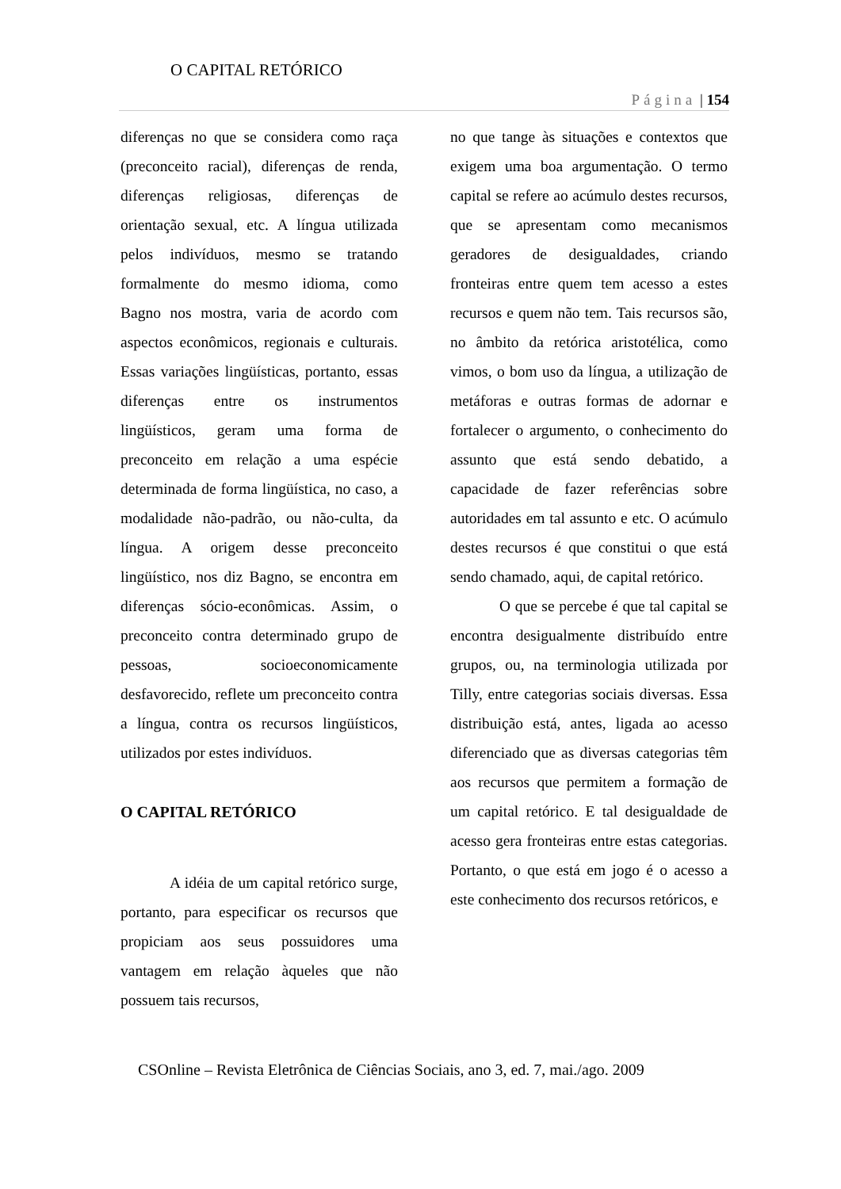O CAPITAL RETÓRICO
Página | 154
diferenças no que se considera como raça (preconceito racial), diferenças de renda, diferenças religiosas, diferenças de orientação sexual, etc. A língua utilizada pelos indivíduos, mesmo se tratando formalmente do mesmo idioma, como Bagno nos mostra, varia de acordo com aspectos econômicos, regionais e culturais. Essas variações lingüísticas, portanto, essas diferenças entre os instrumentos lingüísticos, geram uma forma de preconceito em relação a uma espécie determinada de forma lingüística, no caso, a modalidade não-padrão, ou não-culta, da língua. A origem desse preconceito lingüístico, nos diz Bagno, se encontra em diferenças sócio-econômicas. Assim, o preconceito contra determinado grupo de pessoas, socioeconomicamente desfavorecido, reflete um preconceito contra a língua, contra os recursos lingüísticos, utilizados por estes indivíduos.
O CAPITAL RETÓRICO
A idéia de um capital retórico surge, portanto, para especificar os recursos que propiciam aos seus possuidores uma vantagem em relação àqueles que não possuem tais recursos,
no que tange às situações e contextos que exigem uma boa argumentação. O termo capital se refere ao acúmulo destes recursos, que se apresentam como mecanismos geradores de desigualdades, criando fronteiras entre quem tem acesso a estes recursos e quem não tem. Tais recursos são, no âmbito da retórica aristotélica, como vimos, o bom uso da língua, a utilização de metáforas e outras formas de adornar e fortalecer o argumento, o conhecimento do assunto que está sendo debatido, a capacidade de fazer referências sobre autoridades em tal assunto e etc. O acúmulo destes recursos é que constitui o que está sendo chamado, aqui, de capital retórico.
O que se percebe é que tal capital se encontra desigualmente distribuído entre grupos, ou, na terminologia utilizada por Tilly, entre categorias sociais diversas. Essa distribuição está, antes, ligada ao acesso diferenciado que as diversas categorias têm aos recursos que permitem a formação de um capital retórico. E tal desigualdade de acesso gera fronteiras entre estas categorias. Portanto, o que está em jogo é o acesso a este conhecimento dos recursos retóricos, e
CSOnline – Revista Eletrônica de Ciências Sociais, ano 3, ed. 7, mai./ago. 2009